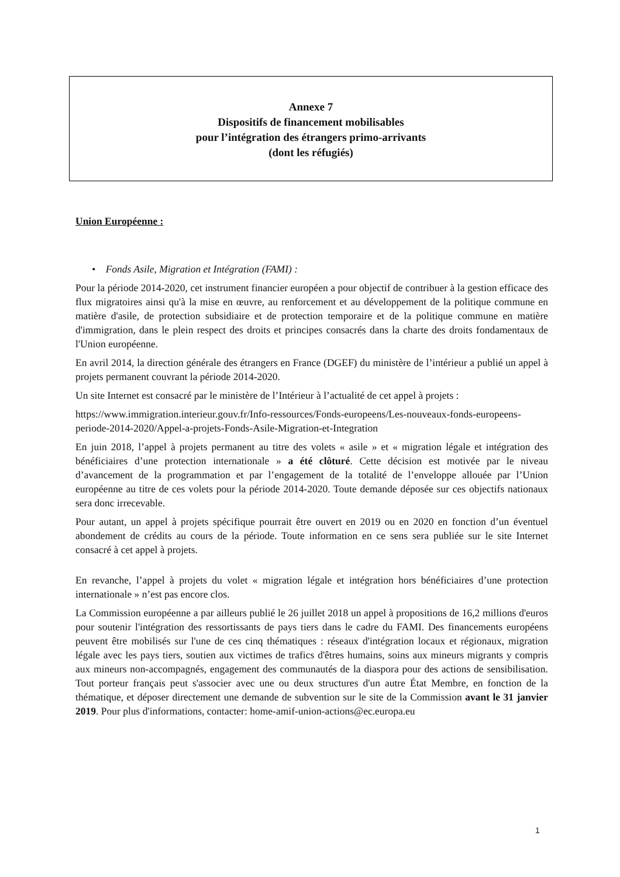Annexe 7
Dispositifs de financement mobilisables
pour l’intégration des étrangers primo-arrivants
(dont les réfugiés)
Union Européenne :
• Fonds Asile, Migration et Intégration (FAMI) :
Pour la période 2014-2020, cet instrument financier européen a pour objectif de contribuer à la gestion efficace des flux migratoires ainsi qu'à la mise en œuvre, au renforcement et au développement de la politique commune en matière d'asile, de protection subsidiaire et de protection temporaire et de la politique commune en matière d'immigration, dans le plein respect des droits et principes consacrés dans la charte des droits fondamentaux de l'Union européenne.
En avril 2014, la direction générale des étrangers en France (DGEF) du ministère de l’intérieur a publié un appel à projets permanent couvrant la période 2014-2020.
Un site Internet est consacré par le ministère de l’Intérieur à l’actualité de cet appel à projets :
https://www.immigration.interieur.gouv.fr/Info-ressources/Fonds-europeens/Les-nouveaux-fonds-europeens-periode-2014-2020/Appel-a-projets-Fonds-Asile-Migration-et-Integration
En juin 2018, l’appel à projets permanent au titre des volets « asile » et « migration légale et intégration des bénéficiaires d’une protection internationale » a été clôturé. Cette décision est motivée par le niveau d’avancement de la programmation et par l’engagement de la totalité de l’enveloppe allouée par l’Union européenne au titre de ces volets pour la période 2014-2020. Toute demande déposée sur ces objectifs nationaux sera donc irrecevable.
Pour autant, un appel à projets spécifique pourrait être ouvert en 2019 ou en 2020 en fonction d’un éventuel abondement de crédits au cours de la période. Toute information en ce sens sera publiée sur le site Internet consacré à cet appel à projets.
En revanche, l’appel à projets du volet « migration légale et intégration hors bénéficiaires d’une protection internationale » n’est pas encore clos.
La Commission européenne a par ailleurs publié le 26 juillet 2018 un appel à propositions de 16,2 millions d'euros pour soutenir l'intégration des ressortissants de pays tiers dans le cadre du FAMI. Des financements européens peuvent être mobilisés sur l'une de ces cinq thématiques : réseaux d'intégration locaux et régionaux, migration légale avec les pays tiers, soutien aux victimes de trafics d'êtres humains, soins aux mineurs migrants y compris aux mineurs non-accompagnés, engagement des communautés de la diaspora pour des actions de sensibilisation. Tout porteur français peut s'associer avec une ou deux structures d'un autre État Membre, en fonction de la thématique, et déposer directement une demande de subvention sur le site de la Commission avant le 31 janvier 2019. Pour plus d'informations, contacter: home-amif-union-actions@ec.europa.eu
1